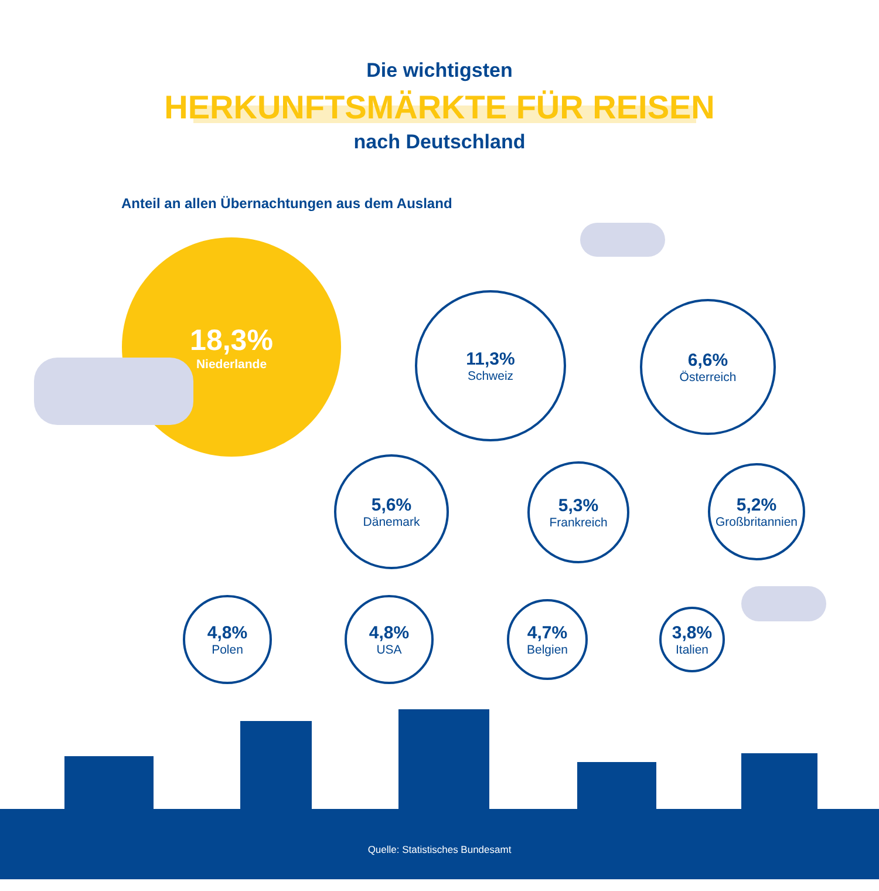Die wichtigsten
HERKUNFTSMÄRKTE FÜR REISEN
nach Deutschland
Anteil an allen Übernachtungen aus dem Ausland
18,3%
Niederlande
11,3%
Schweiz
6,6%
Österreich
5,6%
Dänemark
5,3%
Frankreich
5,2%
Großbritannien
4,8%
Polen
4,8%
USA
4,7%
Belgien
3,8%
Italien
Quelle: Statistisches Bundesamt